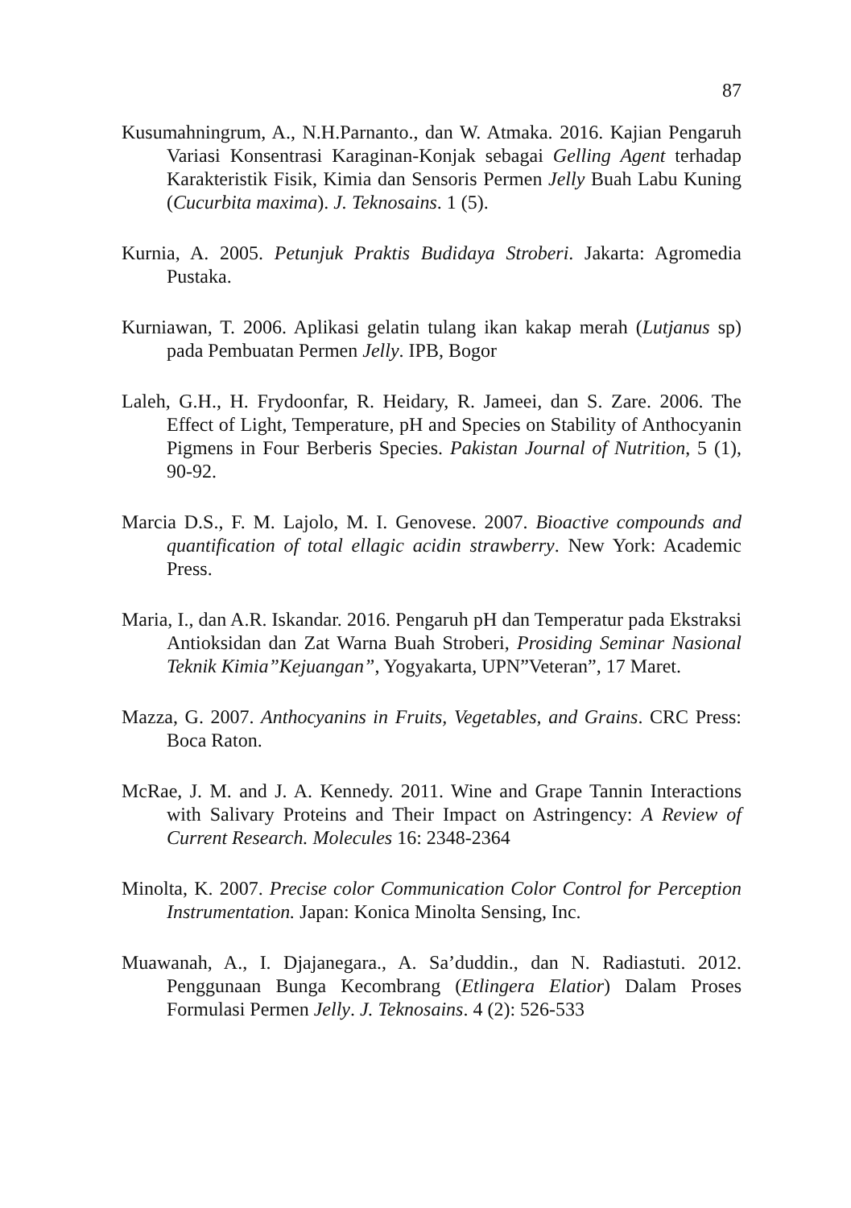87
Kusumahningrum, A., N.H.Parnanto., dan W. Atmaka. 2016. Kajian Pengaruh Variasi Konsentrasi Karaginan-Konjak sebagai Gelling Agent terhadap Karakteristik Fisik, Kimia dan Sensoris Permen Jelly Buah Labu Kuning (Cucurbita maxima). J. Teknosains. 1 (5).
Kurnia, A. 2005. Petunjuk Praktis Budidaya Stroberi. Jakarta: Agromedia Pustaka.
Kurniawan, T. 2006. Aplikasi gelatin tulang ikan kakap merah (Lutjanus sp) pada Pembuatan Permen Jelly. IPB, Bogor
Laleh, G.H., H. Frydoonfar, R. Heidary, R. Jameei, dan S. Zare. 2006. The Effect of Light, Temperature, pH and Species on Stability of Anthocyanin Pigmens in Four Berberis Species. Pakistan Journal of Nutrition, 5 (1), 90-92.
Marcia D.S., F. M. Lajolo, M. I. Genovese. 2007. Bioactive compounds and quantification of total ellagic acidin strawberry. New York: Academic Press.
Maria, I., dan A.R. Iskandar. 2016. Pengaruh pH dan Temperatur pada Ekstraksi Antioksidan dan Zat Warna Buah Stroberi, Prosiding Seminar Nasional Teknik Kimia”Kejuangan”, Yogyakarta, UPN”Veteran”, 17 Maret.
Mazza, G. 2007. Anthocyanins in Fruits, Vegetables, and Grains. CRC Press: Boca Raton.
McRae, J. M. and J. A. Kennedy. 2011. Wine and Grape Tannin Interactions with Salivary Proteins and Their Impact on Astringency: A Review of Current Research. Molecules 16: 2348-2364
Minolta, K. 2007. Precise color Communication Color Control for Perception Instrumentation. Japan: Konica Minolta Sensing, Inc.
Muawanah, A., I. Djajanegara., A. Sa’duddin., dan N. Radiastuti. 2012. Penggunaan Bunga Kecombrang (Etlingera Elatior) Dalam Proses Formulasi Permen Jelly. J. Teknosains. 4 (2): 526-533